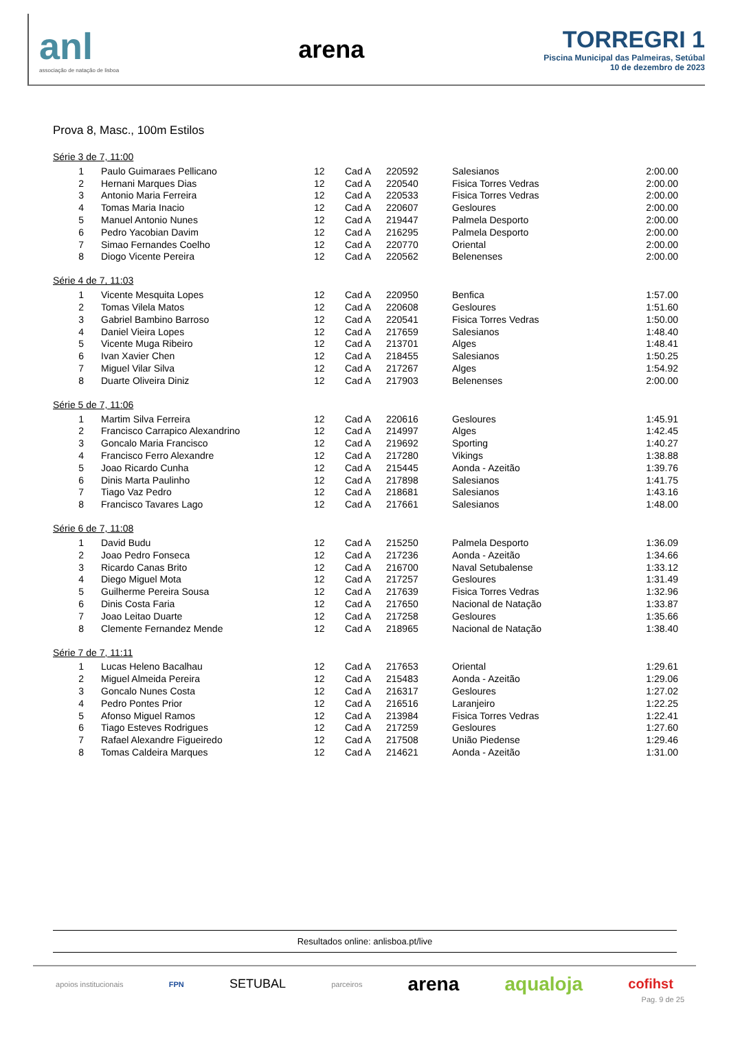anl
associação de natação de lisboa
arena
TORREGRI 1
Piscina Municipal das Palmeiras, Setúbal
10 de dezembro de 2023
Prova 8, Masc., 100m Estilos
Série 3 de 7, 11:00
| 1 | Paulo Guimaraes Pellicano | 12 | Cad A | 220592 | Salesianos | 2:00.00 |
| 2 | Hernani Marques Dias | 12 | Cad A | 220540 | Fisica Torres Vedras | 2:00.00 |
| 3 | Antonio Maria Ferreira | 12 | Cad A | 220533 | Fisica Torres Vedras | 2:00.00 |
| 4 | Tomas Maria Inacio | 12 | Cad A | 220607 | Gesloures | 2:00.00 |
| 5 | Manuel Antonio Nunes | 12 | Cad A | 219447 | Palmela Desporto | 2:00.00 |
| 6 | Pedro Yacobian Davim | 12 | Cad A | 216295 | Palmela Desporto | 2:00.00 |
| 7 | Simao Fernandes Coelho | 12 | Cad A | 220770 | Oriental | 2:00.00 |
| 8 | Diogo Vicente Pereira | 12 | Cad A | 220562 | Belenenses | 2:00.00 |
Série 4 de 7, 11:03
| 1 | Vicente Mesquita Lopes | 12 | Cad A | 220950 | Benfica | 1:57.00 |
| 2 | Tomas Vilela Matos | 12 | Cad A | 220608 | Gesloures | 1:51.60 |
| 3 | Gabriel Bambino Barroso | 12 | Cad A | 220541 | Fisica Torres Vedras | 1:50.00 |
| 4 | Daniel Vieira Lopes | 12 | Cad A | 217659 | Salesianos | 1:48.40 |
| 5 | Vicente Muga Ribeiro | 12 | Cad A | 213701 | Alges | 1:48.41 |
| 6 | Ivan Xavier Chen | 12 | Cad A | 218455 | Salesianos | 1:50.25 |
| 7 | Miguel Vilar Silva | 12 | Cad A | 217267 | Alges | 1:54.92 |
| 8 | Duarte Oliveira Diniz | 12 | Cad A | 217903 | Belenenses | 2:00.00 |
Série 5 de 7, 11:06
| 1 | Martim Silva Ferreira | 12 | Cad A | 220616 | Gesloures | 1:45.91 |
| 2 | Francisco Carrapico Alexandrino | 12 | Cad A | 214997 | Alges | 1:42.45 |
| 3 | Goncalo Maria Francisco | 12 | Cad A | 219692 | Sporting | 1:40.27 |
| 4 | Francisco Ferro Alexandre | 12 | Cad A | 217280 | Vikings | 1:38.88 |
| 5 | Joao Ricardo Cunha | 12 | Cad A | 215445 | Aonda - Azeitão | 1:39.76 |
| 6 | Dinis Marta Paulinho | 12 | Cad A | 217898 | Salesianos | 1:41.75 |
| 7 | Tiago Vaz Pedro | 12 | Cad A | 218681 | Salesianos | 1:43.16 |
| 8 | Francisco Tavares Lago | 12 | Cad A | 217661 | Salesianos | 1:48.00 |
Série 6 de 7, 11:08
| 1 | David Budu | 12 | Cad A | 215250 | Palmela Desporto | 1:36.09 |
| 2 | Joao Pedro Fonseca | 12 | Cad A | 217236 | Aonda - Azeitão | 1:34.66 |
| 3 | Ricardo Canas Brito | 12 | Cad A | 216700 | Naval Setubalense | 1:33.12 |
| 4 | Diego Miguel Mota | 12 | Cad A | 217257 | Gesloures | 1:31.49 |
| 5 | Guilherme Pereira Sousa | 12 | Cad A | 217639 | Fisica Torres Vedras | 1:32.96 |
| 6 | Dinis Costa Faria | 12 | Cad A | 217650 | Nacional de Natação | 1:33.87 |
| 7 | Joao Leitao Duarte | 12 | Cad A | 217258 | Gesloures | 1:35.66 |
| 8 | Clemente Fernandez Mende | 12 | Cad A | 218965 | Nacional de Natação | 1:38.40 |
Série 7 de 7, 11:11
| 1 | Lucas Heleno Bacalhau | 12 | Cad A | 217653 | Oriental | 1:29.61 |
| 2 | Miguel Almeida Pereira | 12 | Cad A | 215483 | Aonda - Azeitão | 1:29.06 |
| 3 | Goncalo Nunes Costa | 12 | Cad A | 216317 | Gesloures | 1:27.02 |
| 4 | Pedro Pontes Prior | 12 | Cad A | 216516 | Laranjeiro | 1:22.25 |
| 5 | Afonso Miguel Ramos | 12 | Cad A | 213984 | Fisica Torres Vedras | 1:22.41 |
| 6 | Tiago Esteves Rodrigues | 12 | Cad A | 217259 | Gesloures | 1:27.60 |
| 7 | Rafael Alexandre Figueiredo | 12 | Cad A | 217508 | União Piedense | 1:29.46 |
| 8 | Tomas Caldeira Marques | 12 | Cad A | 214621 | Aonda - Azeitão | 1:31.00 |
Resultados online: anlisboa.pt/live
apoios institucionais FPN SETUBAL parceiros arena aqualoja cofihst
Pag. 9 de 25